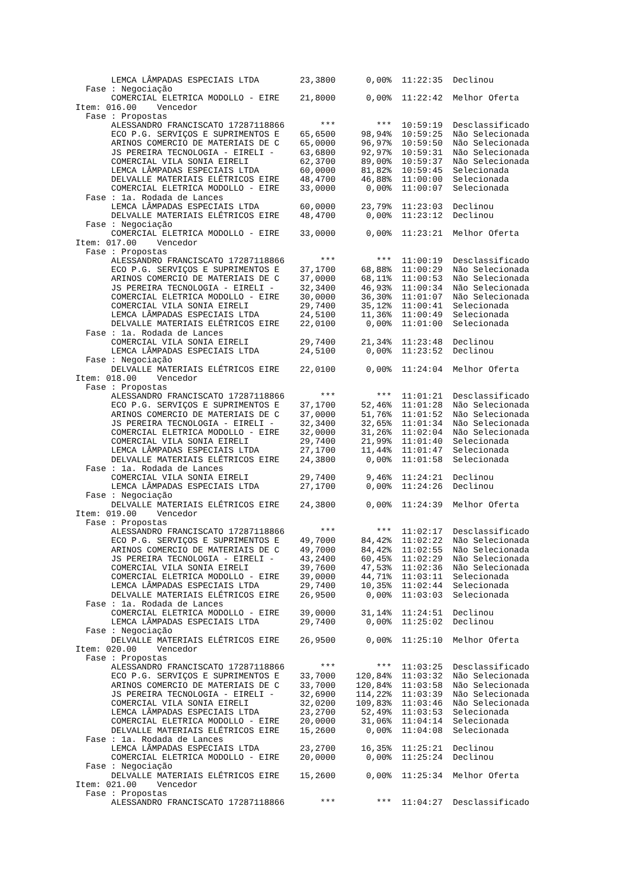LEMCA LÂMPADAS ESPECIAIS LTDA        23,3800      0,00%  11:22:35  Declinou
  Fase : Negociação
       COMERCIAL ELETRICA MODOLLO - EIRE    21,8000      0,00%  11:22:42  Melhor Oferta
Item: 016.00    Vencedor
  Fase : Propostas
       ALESSANDRO FRANCISCATO 17287118866       ***        ***  10:59:19  Desclassificado
       ECO P.G. SERVIÇOS E SUPRIMENTOS E    65,6500     98,94%  10:59:25  Não Selecionada
       ARINOS COMERCIO DE MATERIAIS DE C    65,0000     96,97%  10:59:50  Não Selecionada
       JS PEREIRA TECNOLOGIA - EIRELI -     63,6800     92,97%  10:59:31  Não Selecionada
       COMERCIAL VILA SONIA EIRELI          62,3700     89,00%  10:59:37  Não Selecionada
       LEMCA LÂMPADAS ESPECIAIS LTDA        60,0000     81,82%  10:59:45  Selecionada
       DELVALLE MATERIAIS ELÉTRICOS EIRE    48,4700     46,88%  11:00:00  Selecionada
       COMERCIAL ELETRICA MODOLLO - EIRE    33,0000      0,00%  11:00:07  Selecionada
  Fase : 1a. Rodada de Lances
       LEMCA LÂMPADAS ESPECIAIS LTDA        60,0000     23,79%  11:23:03  Declinou
       DELVALLE MATERIAIS ELÉTRICOS EIRE    48,4700      0,00%  11:23:12  Declinou
  Fase : Negociação
       COMERCIAL ELETRICA MODOLLO - EIRE    33,0000      0,00%  11:23:21  Melhor Oferta
Item: 017.00    Vencedor
  Fase : Propostas
       ALESSANDRO FRANCISCATO 17287118866       ***        ***  11:00:19  Desclassificado
       ECO P.G. SERVIÇOS E SUPRIMENTOS E    37,1700     68,88%  11:00:29  Não Selecionada
       ARINOS COMERCIO DE MATERIAIS DE C    37,0000     68,11%  11:00:53  Não Selecionada
       JS PEREIRA TECNOLOGIA - EIRELI -     32,3400     46,93%  11:00:34  Não Selecionada
       COMERCIAL ELETRICA MODOLLO - EIRE    30,0000     36,30%  11:01:07  Não Selecionada
       COMERCIAL VILA SONIA EIRELI          29,7400     35,12%  11:00:41  Selecionada
       LEMCA LÂMPADAS ESPECIAIS LTDA        24,5100     11,36%  11:00:49  Selecionada
       DELVALLE MATERIAIS ELÉTRICOS EIRE    22,0100      0,00%  11:01:00  Selecionada
  Fase : 1a. Rodada de Lances
       COMERCIAL VILA SONIA EIRELI          29,7400     21,34%  11:23:48  Declinou
       LEMCA LÂMPADAS ESPECIAIS LTDA        24,5100      0,00%  11:23:52  Declinou
  Fase : Negociação
       DELVALLE MATERIAIS ELÉTRICOS EIRE    22,0100      0,00%  11:24:04  Melhor Oferta
Item: 018.00    Vencedor
  Fase : Propostas
       ALESSANDRO FRANCISCATO 17287118866       ***        ***  11:01:21  Desclassificado
       ECO P.G. SERVIÇOS E SUPRIMENTOS E    37,1700     52,46%  11:01:28  Não Selecionada
       ARINOS COMERCIO DE MATERIAIS DE C    37,0000     51,76%  11:01:52  Não Selecionada
       JS PEREIRA TECNOLOGIA - EIRELI -     32,3400     32,65%  11:01:34  Não Selecionada
       COMERCIAL ELETRICA MODOLLO - EIRE    32,0000     31,26%  11:02:04  Não Selecionada
       COMERCIAL VILA SONIA EIRELI          29,7400     21,99%  11:01:40  Selecionada
       LEMCA LÂMPADAS ESPECIAIS LTDA        27,1700     11,44%  11:01:47  Selecionada
       DELVALLE MATERIAIS ELÉTRICOS EIRE    24,3800      0,00%  11:01:58  Selecionada
  Fase : 1a. Rodada de Lances
       COMERCIAL VILA SONIA EIRELI          29,7400      9,46%  11:24:21  Declinou
       LEMCA LÂMPADAS ESPECIAIS LTDA        27,1700      0,00%  11:24:26  Declinou
  Fase : Negociação
       DELVALLE MATERIAIS ELÉTRICOS EIRE    24,3800      0,00%  11:24:39  Melhor Oferta
Item: 019.00    Vencedor
  Fase : Propostas
       ALESSANDRO FRANCISCATO 17287118866       ***        ***  11:02:17  Desclassificado
       ECO P.G. SERVIÇOS E SUPRIMENTOS E    49,7000     84,42%  11:02:22  Não Selecionada
       ARINOS COMERCIO DE MATERIAIS DE C    49,7000     84,42%  11:02:55  Não Selecionada
       JS PEREIRA TECNOLOGIA - EIRELI -     43,2400     60,45%  11:02:29  Não Selecionada
       COMERCIAL VILA SONIA EIRELI          39,7600     47,53%  11:02:36  Não Selecionada
       COMERCIAL ELETRICA MODOLLO - EIRE    39,0000     44,71%  11:03:11  Selecionada
       LEMCA LÂMPADAS ESPECIAIS LTDA        29,7400     10,35%  11:02:44  Selecionada
       DELVALLE MATERIAIS ELÉTRICOS EIRE    26,9500      0,00%  11:03:03  Selecionada
  Fase : 1a. Rodada de Lances
       COMERCIAL ELETRICA MODOLLO - EIRE    39,0000     31,14%  11:24:51  Declinou
       LEMCA LÂMPADAS ESPECIAIS LTDA        29,7400      0,00%  11:25:02  Declinou
  Fase : Negociação
       DELVALLE MATERIAIS ELÉTRICOS EIRE    26,9500      0,00%  11:25:10  Melhor Oferta
Item: 020.00    Vencedor
  Fase : Propostas
       ALESSANDRO FRANCISCATO 17287118866       ***        ***  11:03:25  Desclassificado
       ECO P.G. SERVIÇOS E SUPRIMENTOS E    33,7000    120,84%  11:03:32  Não Selecionada
       ARINOS COMERCIO DE MATERIAIS DE C    33,7000    120,84%  11:03:58  Não Selecionada
       JS PEREIRA TECNOLOGIA - EIRELI -     32,6900    114,22%  11:03:39  Não Selecionada
       COMERCIAL VILA SONIA EIRELI          32,0200    109,83%  11:03:46  Não Selecionada
       LEMCA LÂMPADAS ESPECIAIS LTDA        23,2700     52,49%  11:03:53  Selecionada
       COMERCIAL ELETRICA MODOLLO - EIRE    20,0000     31,06%  11:04:14  Selecionada
       DELVALLE MATERIAIS ELÉTRICOS EIRE    15,2600      0,00%  11:04:08  Selecionada
  Fase : 1a. Rodada de Lances
       LEMCA LÂMPADAS ESPECIAIS LTDA        23,2700     16,35%  11:25:21  Declinou
       COMERCIAL ELETRICA MODOLLO - EIRE    20,0000      0,00%  11:25:24  Declinou
  Fase : Negociação
       DELVALLE MATERIAIS ELÉTRICOS EIRE    15,2600      0,00%  11:25:34  Melhor Oferta
Item: 021.00    Vencedor
  Fase : Propostas
       ALESSANDRO FRANCISCATO 17287118866       ***        ***  11:04:27  Desclassificado